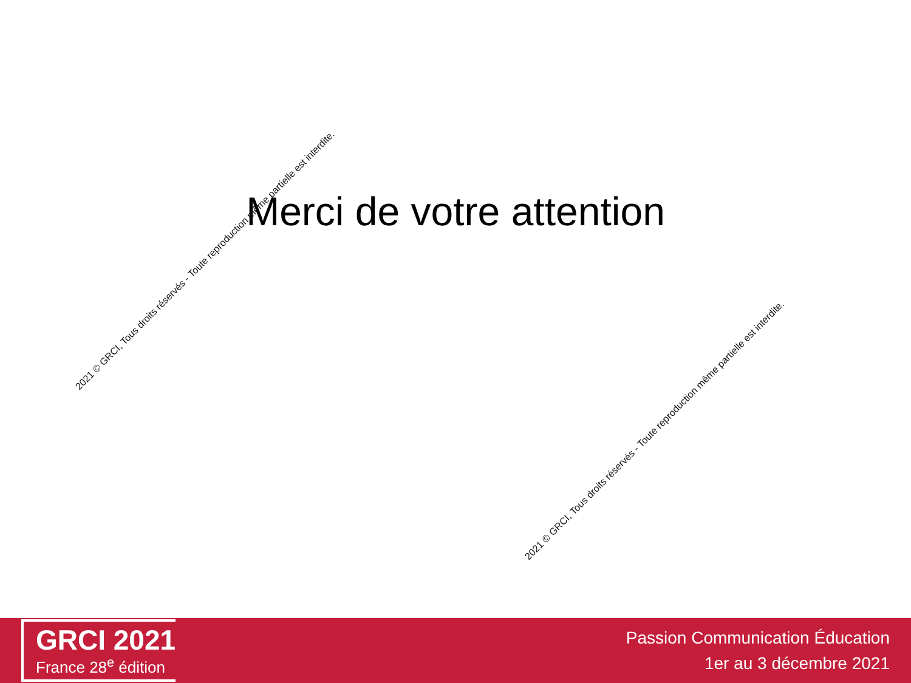Merci de votre attention
2021 © GRCI, Tous droits réservés - Toute reproduction même partielle est interdite.
2021 © GRCI, Tous droits réservés - Toute reproduction même partielle est interdite.
GRCI 2021
France 28<sup>e</sup> édition
Passion Communication Éducation
1er au 3 décembre 2021